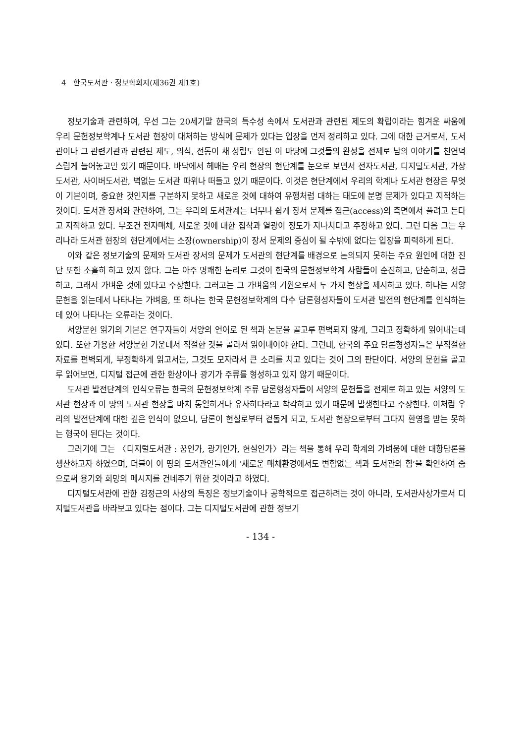4 한국도서관 · 정보학회지(제36권 제1호)
정보기술과 관련하여, 우선 그는 20세기말 한국의 특수성 속에서 도서관과 관련된 제도의 확립이라는 힘겨운 싸움에 우리 문헌정보학계나 도서관 현장이 대처하는 방식에 문제가 있다는 입장을 먼저 정리하고 있다. 그에 대한 근거로서, 도서관이나 그 관련기관과 관련된 제도, 의식, 전통이 채 성립도 안된 이 마당에 그것들의 완성을 전제로 남의 이야기를 천연덕스럽게 늘어놓고만 있기 때문이다. 바닥에서 헤매는 우리 현장의 현단계를 눈으로 보면서 전자도서관, 디지털도서관, 가상도서관, 사이버도서관, 벽없는 도서관 따위나 떠들고 있기 때문이다. 이것은 현단계에서 우리의 학계나 도서관 현장은 무엇이 기본이며, 중요한 것인지를 구분하지 못하고 새로운 것에 대하여 유행처럼 대하는 태도에 분명 문제가 있다고 지적하는 것이다. 도서관 장서와 관련하여, 그는 우리의 도서관계는 너무나 쉽게 장서 문제를 접근(access)의 측면에서 풀려고 든다고 지적하고 있다. 무조건 전자매체, 새로운 것에 대한 집착과 열광이 정도가 지나치다고 주장하고 있다. 그런 다음 그는 우리나라 도서관 현장의 현단계에서는 소장(ownership)이 장서 문제의 중심이 될 수밖에 없다는 입장을 피력하게 된다.
이와 같은 정보기술의 문제와 도서관 장서의 문제가 도서관의 현단계를 배경으로 논의되지 못하는 주요 원인에 대한 진단 또한 소홀히 하고 있지 않다. 그는 아주 명쾌한 논리로 그것이 한국의 문헌정보학계 사람들이 순진하고, 단순하고, 성급하고, 그래서 가벼운 것에 있다고 주장한다. 그러고는 그 가벼움의 기원으로서 두 가지 현상을 제시하고 있다. 하나는 서양문헌을 읽는데서 나타나는 가벼움, 또 하나는 한국 문헌정보학계의 다수 담론형성자들이 도서관 발전의 현단계를 인식하는데 있어 나타나는 오류라는 것이다.
서양문헌 읽기의 기본은 연구자들이 서양의 언어로 된 책과 논문을 골고루 편벽되지 않게, 그리고 정확하게 읽어내는데 있다. 또한 가용한 서양문헌 가운데서 적절한 것을 골라서 읽어내어야 한다. 그런데, 한국의 주요 담론형성자들은 부적절한 자료를 편벽되게, 부정확하게 읽고서는, 그것도 모자라서 큰 소리를 치고 있다는 것이 그의 판단이다. 서양의 문헌을 골고루 읽어보면, 디지털 접근에 관한 환상이나 광기가 주류를 형성하고 있지 않기 때문이다.
도서관 발전단계의 인식오류는 한국의 문헌정보학계 주류 담론형성자들이 서양의 문헌들을 전제로 하고 있는 서양의 도서관 현장과 이 땅의 도서관 현장을 마치 동일하거나 유사하다라고 착각하고 있기 때문에 발생한다고 주장한다. 이처럼 우리의 발전단계에 대한 깊은 인식이 없으니, 담론이 현실로부터 겉돌게 되고, 도서관 현장으로부터 그다지 환영을 받는 못하는 형국이 된다는 것이다.
그러기에 그는 〈디지털도서관 : 꿈인가, 광기인가, 현실인가〉라는 책을 통해 우리 학계의 가벼움에 대한 대항담론을 생산하고자 하였으며, 더불어 이 땅의 도서관인들에게 ‘새로운 매체환경에서도 변함없는 책과 도서관의 힘’을 확인하여 줌으로써 용기와 희망의 메시지를 건네주기 위한 것이라고 하였다.
디지털도서관에 관한 김정근의 사상의 특징은 정보기술이나 공학적으로 접근하려는 것이 아니라, 도서관사상가로서 디지털도서관을 바라보고 있다는 점이다. 그는 디지털도서관에 관한 정보기
- 134 -